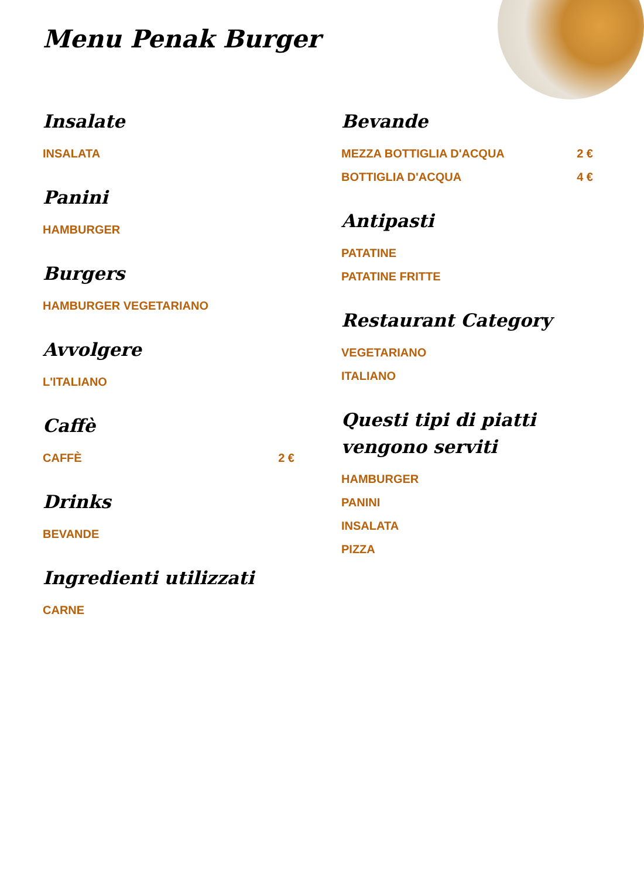Menu Penak Burger
Insalate
INSALATA
Panini
HAMBURGER
Burgers
HAMBURGER VEGETARIANO
Avvolgere
L'ITALIANO
Caffè
CAFFÈ 2 €
Drinks
BEVANDE
Ingredienti utilizzati
CARNE
Bevande
MEZZA BOTTIGLIA D'ACQUA 2 €
BOTTIGLIA D'ACQUA 4 €
Antipasti
PATATINE
PATATINE FRITTE
Restaurant Category
VEGETARIANO
ITALIANO
Questi tipi di piatti vengono serviti
HAMBURGER
PANINI
INSALATA
PIZZA